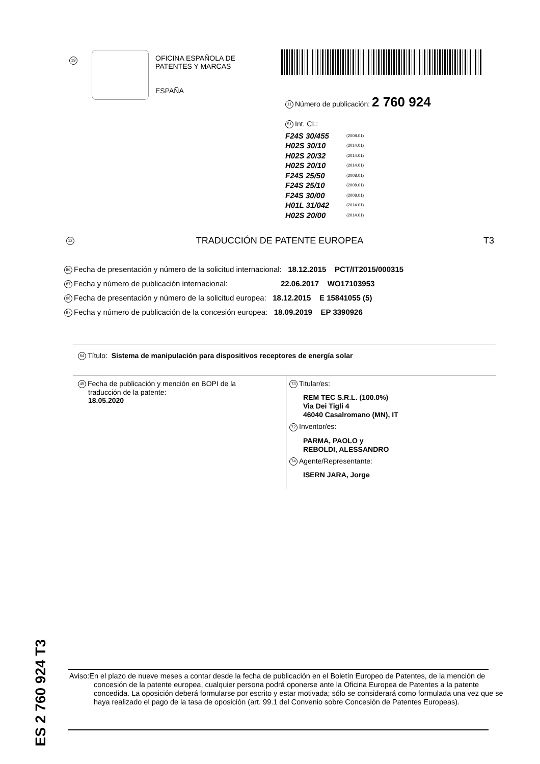19
OFICINA ESPAÑOLA DE
PATENTES Y MARCAS
ESPAÑA
11 Número de publicación: 2 760 924
51 Int. CI.:
| F24S 30/455 | (2008.01) |
| H02S 30/10 | (2014.01) |
| H02S 20/32 | (2014.01) |
| H02S 20/10 | (2014.01) |
| F24S 25/50 | (2008.01) |
| F24S 25/10 | (2008.01) |
| F24S 30/00 | (2008.01) |
| H01L 31/042 | (2014.01) |
| H02S 20/00 | (2014.01) |
12 TRADUCCIÓN DE PATENTE EUROPEA T3
86 Fecha de presentación y número de la solicitud internacional: 18.12.2015 PCT/IT2015/000315
87 Fecha y número de publicación internacional: 22.06.2017 WO17103953
96 Fecha de presentación y número de la solicitud europea: 18.12.2015 E 15841055 (5)
97 Fecha y número de publicación de la concesión europea: 18.09.2019 EP 3390926
54 Título: Sistema de manipulación para dispositivos receptores de energía solar
45 Fecha de publicación y mención en BOPI de la
traducción de la patente:
18.05.2020
73 Titular/es:
REM TEC S.R.L. (100.0%)
Via Dei Tigli 4
46040 Casalromano (MN), IT
72 Inventor/es:
PARMA, PAOLO y
REBOLDI, ALESSANDRO
74 Agente/Representante:
ISERN JARA, Jorge
ES 2 760 924 T3
Aviso:En el plazo de nueve meses a contar desde la fecha de publicación en el Boletín Europeo de Patentes, de la mención de concesión de la patente europea, cualquier persona podrá oponerse ante la Oficina Europea de Patentes a la patente concedida. La oposición deberá formularse por escrito y estar motivada; sólo se considerará como formulada una vez que se haya realizado el pago de la tasa de oposición (art. 99.1 del Convenio sobre Concesión de Patentes Europeas).